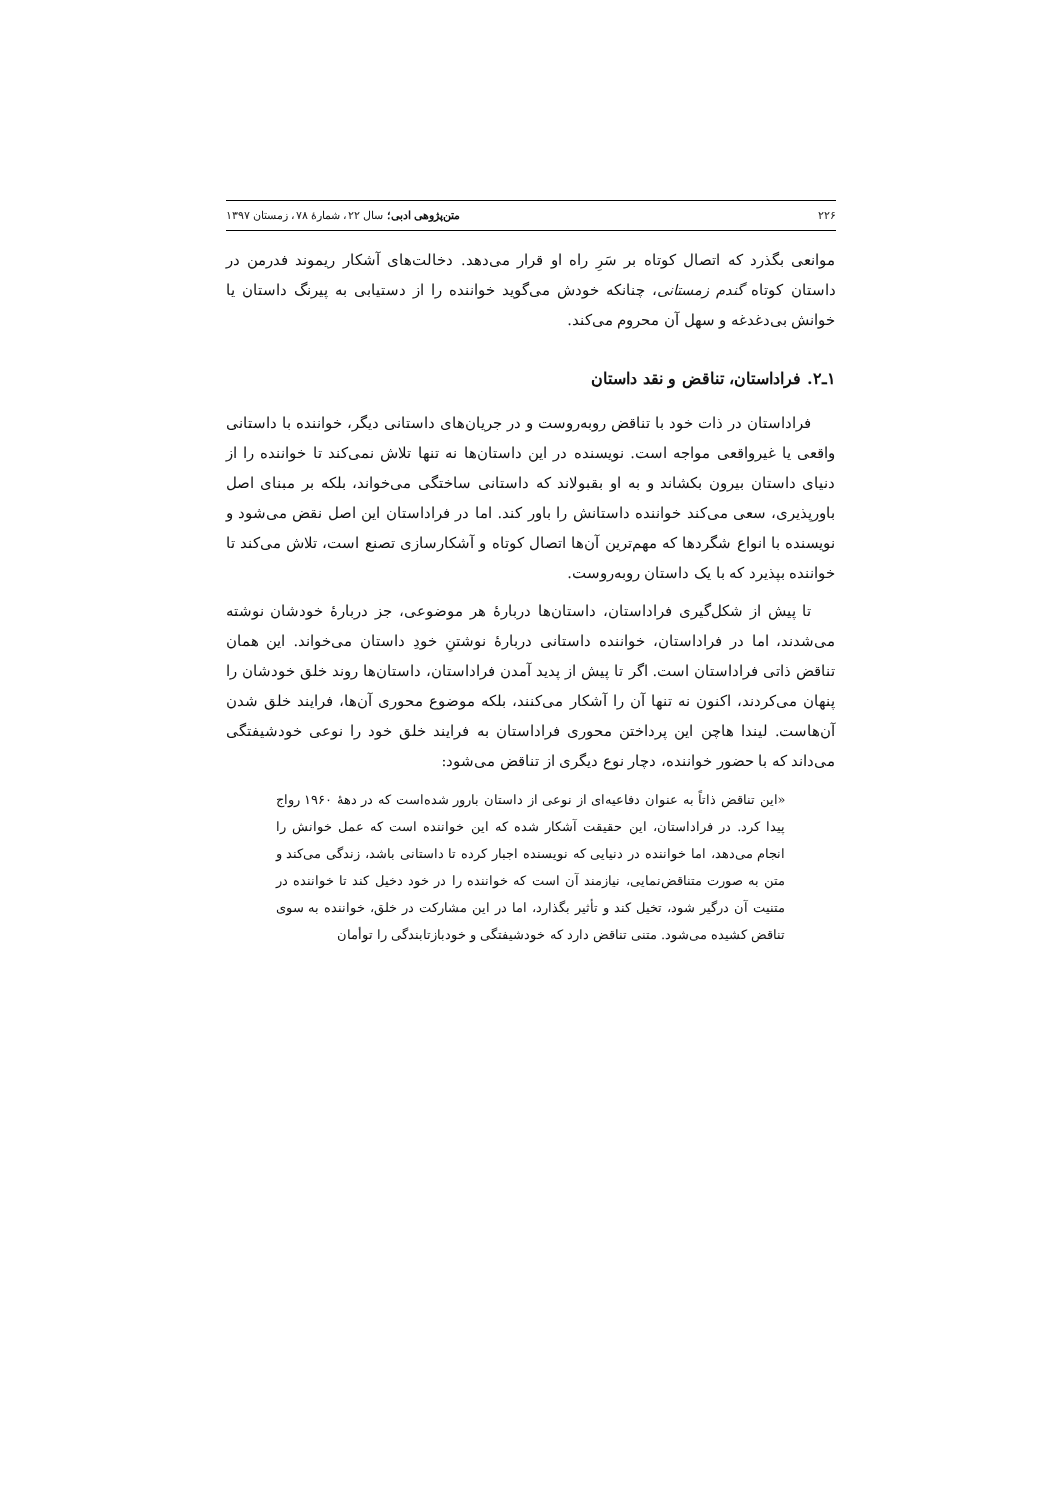۲۲۶ متن‌پژوهی ادبی؛ سال ۲۲، شمارهٔ ۷۸، زمستان ۱۳۹۷
موانعی بگذرد که اتصال کوتاه بر سَرِ راه او قرار می‌دهد. دخالت‌های آشکار ریموند فدرمن در داستان کوتاه گندم زمستانی، چنانکه خودش می‌گوید خواننده را از دستیابی به پیرنگ داستان یا خوانش بی‌دغدغه و سهل آن محروم می‌کند.
۱ـ۲. فراداستان، تناقض و نقد داستان
فراداستان در ذات خود با تناقض روبه‌روست و در جریان‌های داستانی دیگر، خواننده با داستانی واقعی یا غیرواقعی مواجه است. نویسنده در این داستان‌ها نه تنها تلاش نمی‌کند تا خواننده را از دنیای داستان بیرون بکشاند و به او بقبولاند که داستانی ساختگی می‌خواند، بلکه بر مبنای اصل باورپذیری، سعی می‌کند خواننده داستانش را باور کند. اما در فراداستان این اصل نقض می‌شود و نویسنده با انواع شگردها که مهم‌ترین آن‌ها اتصال کوتاه و آشکارسازی تصنع است، تلاش می‌کند تا خواننده بپذیرد که با یک داستان روبه‌روست.
تا پیش از شکل‌گیری فراداستان، داستان‌ها دربارهٔ هر موضوعی، جز دربارهٔ خودشان نوشته می‌شدند، اما در فراداستان، خواننده داستانی دربارهٔ نوشتنِ خودِ داستان می‌خواند. این همان تناقض ذاتی فراداستان است. اگر تا پیش از پدید آمدن فراداستان، داستان‌ها روند خلق خودشان را پنهان می‌کردند، اکنون نه تنها آن را آشکار می‌کنند، بلکه موضوع محوری آن‌ها، فرایند خلق شدن آن‌هاست. لیندا هاچن این پرداختن محوری فراداستان به فرایند خلق خود را نوعی خودشیفتگی می‌داند که با حضور خواننده، دچار نوع دیگری از تناقض می‌شود:
«این تناقض ذاتاً به عنوان دفاعیه‌ای از نوعی از داستان بارور شده‌است که در دههٔ ۱۹۶۰ رواج پیدا کرد. در فراداستان، این حقیقت آشکار شده که این خواننده است که عمل خوانش را انجام می‌دهد، اما خواننده در دنیایی که نویسنده اجبار کرده تا داستانی باشد، زندگی می‌کند و متن به صورت متناقض‌نمایی، نیازمند آن است که خواننده را در خود دخیل کند تا خواننده در متنیت آن درگیر شود، تخیل کند و تأثیر بگذارد، اما در این مشارکت در خلق، خواننده به سوی تناقض کشیده می‌شود. متنی تناقض دارد که خودشیفتگی و خودبازتابندگی را توأمان